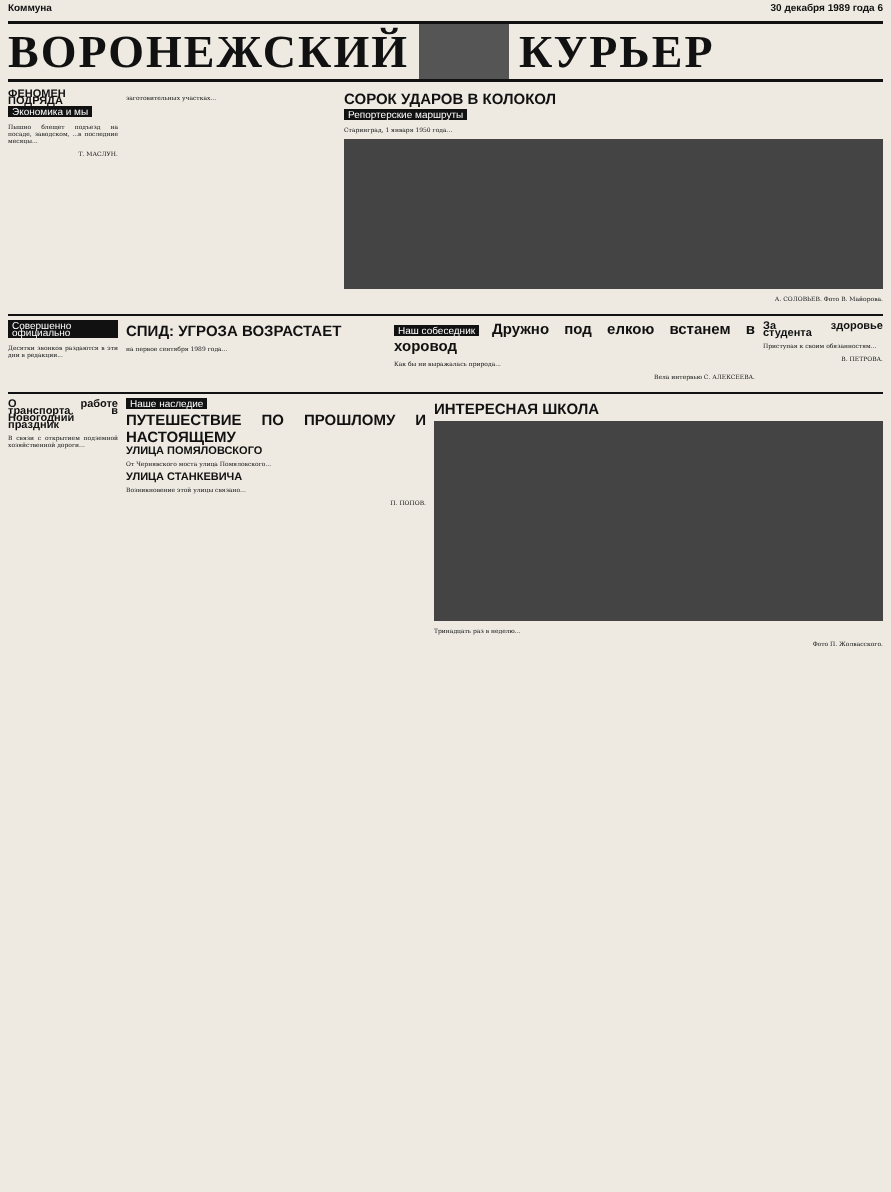Коммуна 30 декабря 1989 года 6
ВОРОНЕЖСКИЙ КУРЬЕР
ФЕНОМЕН ПОДРЯДА
Экономика и мы
Пышно блещет подъезд на посаде, заводском, ...в последние месяцы...
Т. МАСЛУН.
заготовительных участках...
СОРОК УДАРОВ В КОЛОКОЛ
Репортерские маршруты
Старинград, 1 января 1950 года...
А. СОЛОВЬЕВ. Фото В. Майорова.
Совершенно официально
Десятки звонков раздаются в эти дни в редакции...
СПИД: УГРОЗА ВОЗРАСТАЕТ
на первое сентября 1989 года...
Наш собеседник
Дружно под елкою встанем в хоровод
Как бы ни выражалась природа...
Вела интервью С. АЛЕКСЕЕВА.
За здоровье студента
Приступая к своим обязанностям...
В. ПЕТРОВА.
О работе транспорта в Новогодний праздник
В связи с открытием подземной хозяйственной дороги...
Наше наследие
ПУТЕШЕСТВИЕ ПО ПРОШЛОМУ И НАСТОЯЩЕМУ
УЛИЦА ПОМЯЛОВСКОГО
От Чернявского моста улица Помяловского...
УЛИЦА СТАНКЕВИЧА
Возникновение этой улицы связано...
П. ПОПОВ.
ИНТЕРЕСНАЯ ШКОЛА
Тринадцать раз в неделю...
Фото П. Жолвасского.